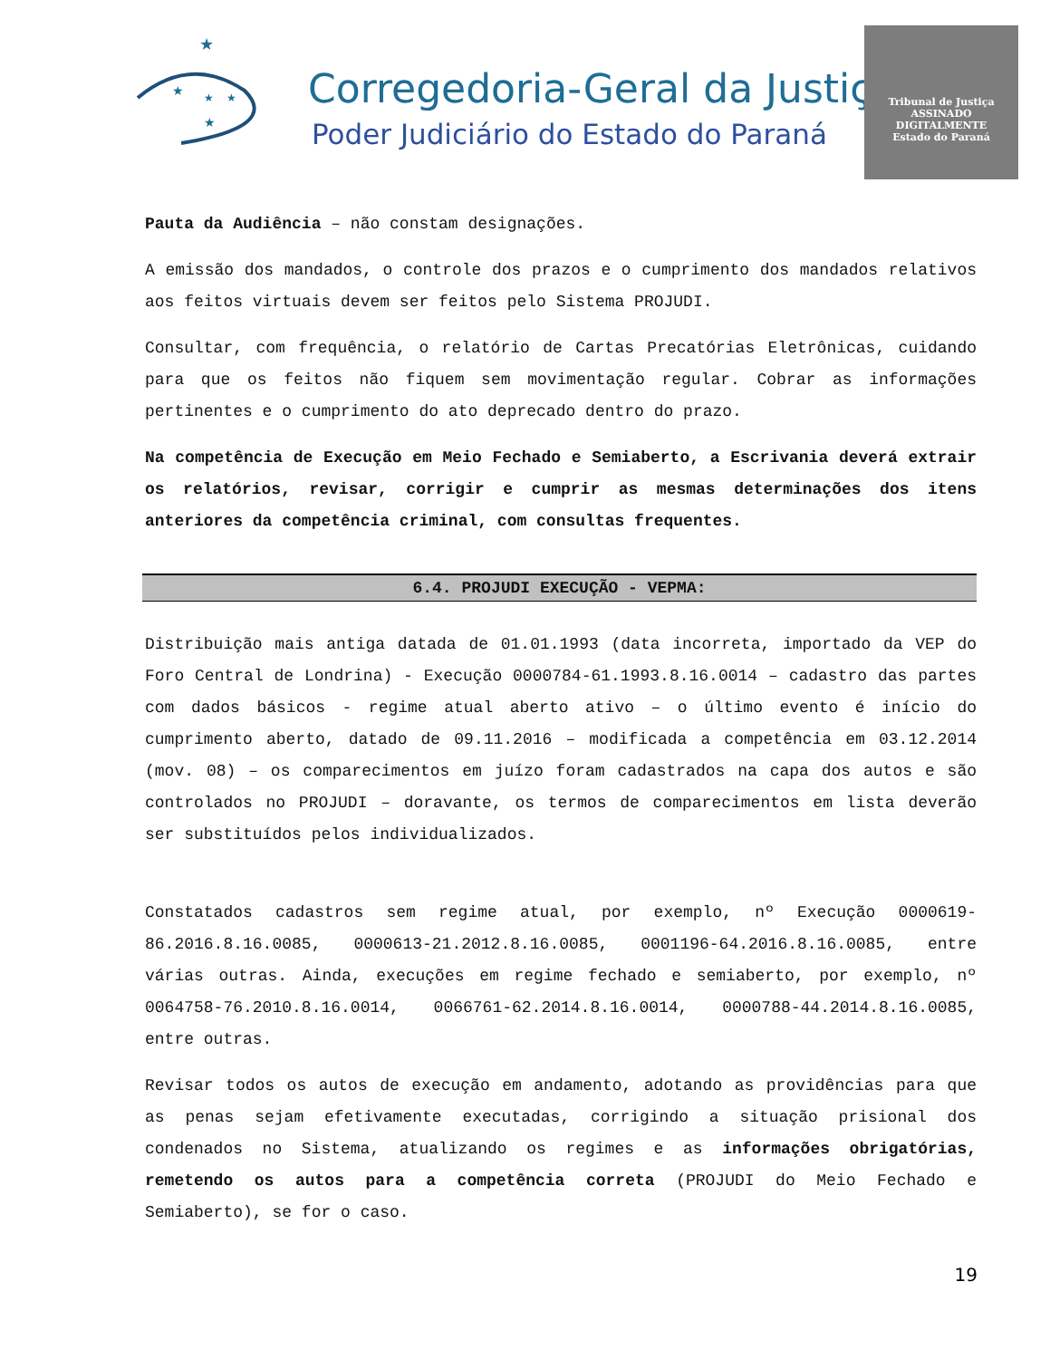★
★
★
★
★
Corregedoria-Geral da Justiça
Poder Judiciário do Estado do Paraná
Tribunal de Justiça
ASSINADO DIGITALMENTE
Estado do Paraná
Pauta da Audiência – não constam designações.
A emissão dos mandados, o controle dos prazos e o cumprimento dos mandados relativos aos feitos virtuais devem ser feitos pelo Sistema PROJUDI.
Consultar, com frequência, o relatório de Cartas Precatórias Eletrônicas, cuidando para que os feitos não fiquem sem movimentação regular. Cobrar as informações pertinentes e o cumprimento do ato deprecado dentro do prazo.
Na competência de Execução em Meio Fechado e Semiaberto, a Escrivania deverá extrair os relatórios, revisar, corrigir e cumprir as mesmas determinações dos itens anteriores da competência criminal, com consultas frequentes.
6.4. PROJUDI EXECUÇÃO - VEPMA:
Distribuição mais antiga datada de 01.01.1993 (data incorreta, importado da VEP do Foro Central de Londrina) - Execução 0000784-61.1993.8.16.0014 – cadastro das partes com dados básicos - regime atual aberto ativo – o último evento é início do cumprimento aberto, datado de 09.11.2016 – modificada a competência em 03.12.2014 (mov. 08) – os comparecimentos em juízo foram cadastrados na capa dos autos e são controlados no PROJUDI – doravante, os termos de comparecimentos em lista deverão ser substituídos pelos individualizados.
Constatados cadastros sem regime atual, por exemplo, nº Execução 0000619-86.2016.8.16.0085, 0000613-21.2012.8.16.0085, 0001196-64.2016.8.16.0085, entre várias outras. Ainda, execuções em regime fechado e semiaberto, por exemplo, nº 0064758-76.2010.8.16.0014, 0066761-62.2014.8.16.0014, 0000788-44.2014.8.16.0085, entre outras.
Revisar todos os autos de execução em andamento, adotando as providências para que as penas sejam efetivamente executadas, corrigindo a situação prisional dos condenados no Sistema, atualizando os regimes e as informações obrigatórias, remetendo os autos para a competência correta (PROJUDI do Meio Fechado e Semiaberto), se for o caso.
19